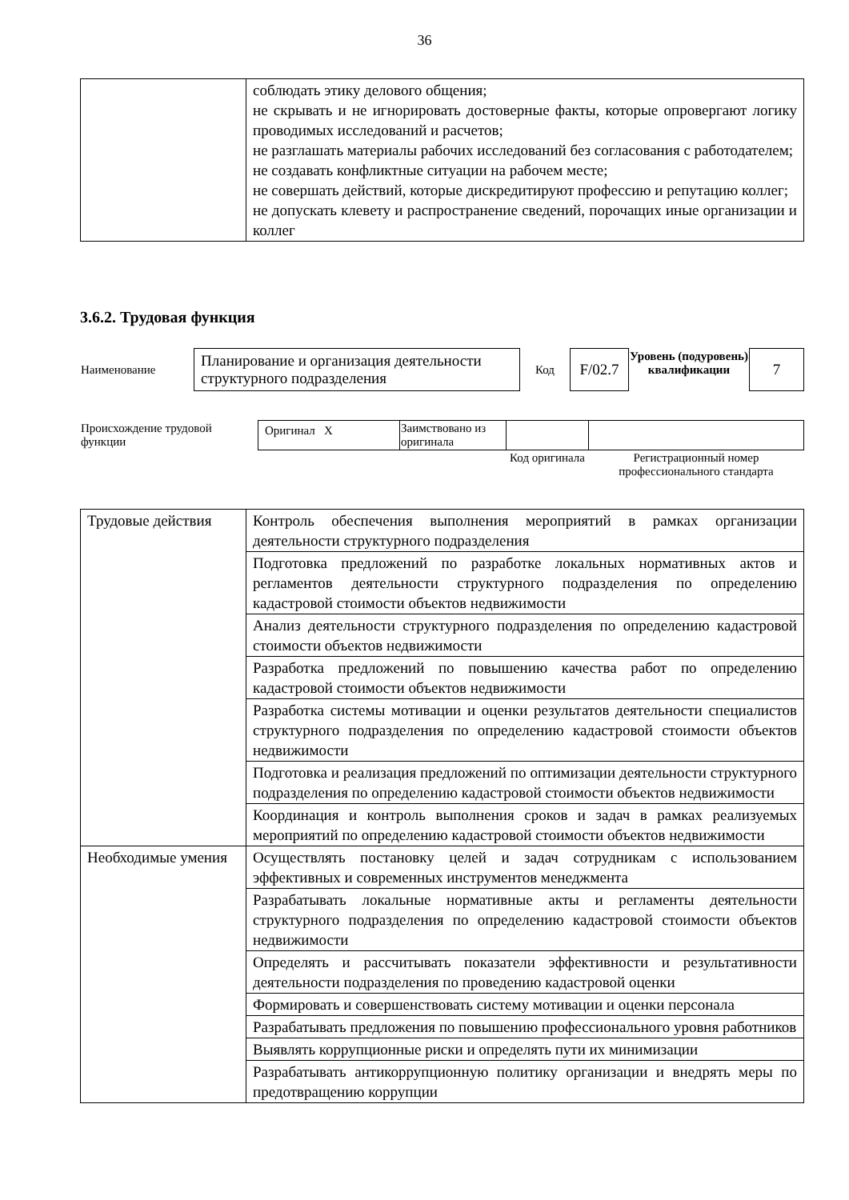36
| | соблюдать этику делового общения; не скрывать и не игнорировать достоверные факты, которые опровергают логику проводимых исследований и расчетов; не разглашать материалы рабочих исследований без согласования с работодателем; не создавать конфликтные ситуации на рабочем месте; не совершать действий, которые дискредитируют профессию и репутацию коллег; не допускать клевету и распространение сведений, порочащих иные организации и коллег |
3.6.2. Трудовая функция
| Наименование | Планирование и организация деятельности структурного подразделения | Код | F/02.7 | Уровень (подуровень) квалификации | 7 |
| Происхождение трудовой функции | Оригинал X | Заимствовано из оригинала | | |
| | | | Код оригинала | Регистрационный номер профессионального стандарта |
| Трудовые действия | Контроль обеспечения выполнения мероприятий в рамках организации деятельности структурного подразделения |
| | Подготовка предложений по разработке локальных нормативных актов и регламентов деятельности структурного подразделения по определению кадастровой стоимости объектов недвижимости |
| | Анализ деятельности структурного подразделения по определению кадастровой стоимости объектов недвижимости |
| | Разработка предложений по повышению качества работ по определению кадастровой стоимости объектов недвижимости |
| | Разработка системы мотивации и оценки результатов деятельности специалистов структурного подразделения по определению кадастровой стоимости объектов недвижимости |
| | Подготовка и реализация предложений по оптимизации деятельности структурного подразделения по определению кадастровой стоимости объектов недвижимости |
| | Координация и контроль выполнения сроков и задач в рамках реализуемых мероприятий по определению кадастровой стоимости объектов недвижимости |
| Необходимые умения | Осуществлять постановку целей и задач сотрудникам с использованием эффективных и современных инструментов менеджмента |
| | Разрабатывать локальные нормативные акты и регламенты деятельности структурного подразделения по определению кадастровой стоимости объектов недвижимости |
| | Определять и рассчитывать показатели эффективности и результативности деятельности подразделения по проведению кадастровой оценки |
| | Формировать и совершенствовать систему мотивации и оценки персонала |
| | Разрабатывать предложения по повышению профессионального уровня работников |
| | Выявлять коррупционные риски и определять пути их минимизации |
| | Разрабатывать антикоррупционную политику организации и внедрять меры по предотвращению коррупции |